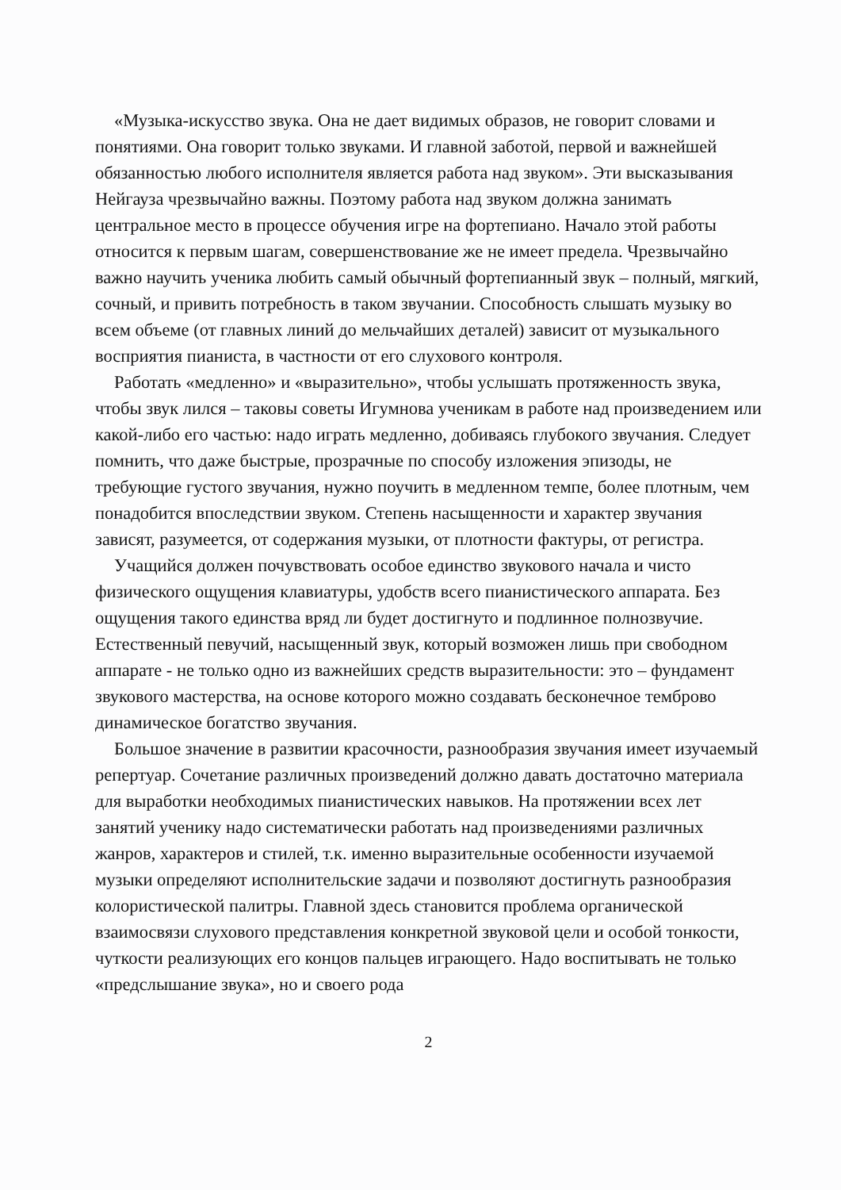«Музыка-искусство звука. Она не дает видимых образов, не говорит словами и понятиями. Она говорит только звуками. И главной заботой, первой и важнейшей обязанностью любого исполнителя является работа над звуком». Эти высказывания Нейгауза чрезвычайно важны. Поэтому работа над звуком должна занимать центральное место в процессе обучения игре на фортепиано. Начало этой работы относится к первым шагам, совершенствование же не имеет предела. Чрезвычайно важно научить ученика любить самый обычный фортепианный звук – полный, мягкий, сочный, и привить потребность в таком звучании. Способность слышать музыку во всем объеме (от главных линий до мельчайших деталей) зависит от музыкального восприятия пианиста, в частности от его слухового контроля.
Работать «медленно» и «выразительно», чтобы услышать протяженность звука, чтобы звук лился – таковы советы Игумнова ученикам в работе над произведением или какой-либо его частью: надо играть медленно, добиваясь глубокого звучания. Следует помнить, что даже быстрые, прозрачные по способу изложения эпизоды, не требующие густого звучания, нужно поучить в медленном темпе, более плотным, чем понадобится впоследствии звуком. Степень насыщенности и характер звучания зависят, разумеется, от содержания музыки, от плотности фактуры, от регистра.
Учащийся должен почувствовать особое единство звукового начала и чисто физического ощущения клавиатуры, удобств всего пианистического аппарата. Без ощущения такого единства вряд ли будет достигнуто и подлинное полнозвучие. Естественный певучий, насыщенный звук, который возможен лишь при свободном аппарате - не только одно из важнейших средств выразительности: это – фундамент звукового мастерства, на основе которого можно создавать бесконечное темброво динамическое богатство звучания.
Большое значение в развитии красочности, разнообразия звучания имеет изучаемый репертуар. Сочетание различных произведений должно давать достаточно материала для выработки необходимых пианистических навыков. На протяжении всех лет занятий ученику надо систематически работать над произведениями различных жанров, характеров и стилей, т.к. именно выразительные особенности изучаемой музыки определяют исполнительские задачи и позволяют достигнуть разнообразия колористической палитры. Главной здесь становится проблема органической взаимосвязи слухового представления конкретной звуковой цели и особой тонкости, чуткости реализующих его концов пальцев играющего. Надо воспитывать не только «предслышание звука», но и своего рода
2